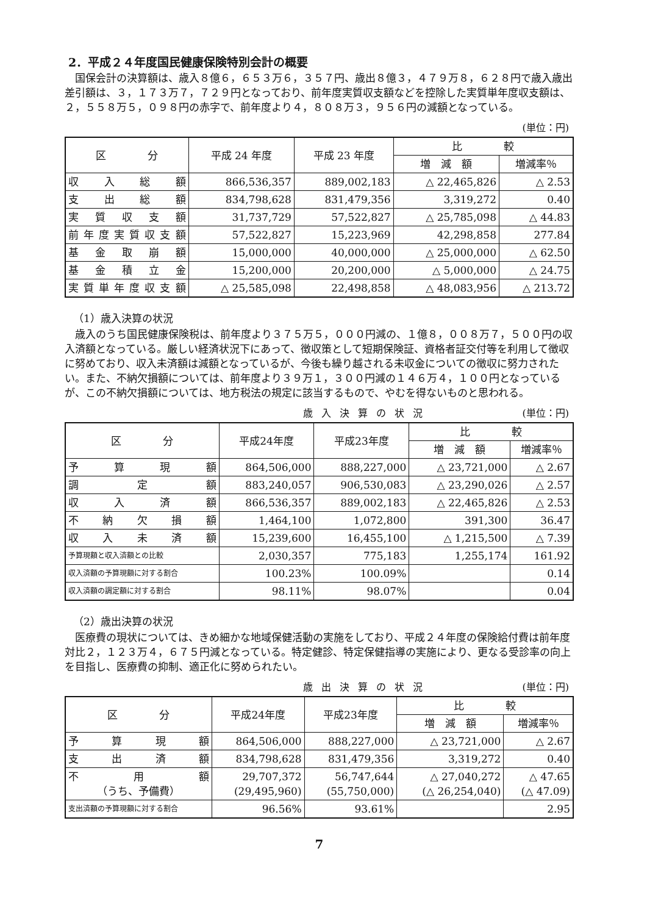2．平成２４年度国民健康保険特別会計の概要
国保会計の決算額は、歳入８億６，６５３万６，３５７円、歳出８億３，４７９万８，６２８円で歳入歳出差引額は、３，１７３万７，７２９円となっており、前年度実質収支額などを控除した実質単年度収支額は、２，５５８万５，０９８円の赤字で、前年度より４，８０８万３，９５６円の減額となっている。
(単位：円)
| 区 分 | 平成 24 年度 | 平成 23 年度 | 比 較 | |
| --- | --- | --- | --- | --- |
| | | | 増 減 額 | 増減率％ |
| 収入総額 | 866,536,357 | 889,002,183 | △ 22,465,826 | △ 2.53 |
| 支出総額 | 834,798,628 | 831,479,356 | 3,319,272 | 0.40 |
| 実質収支額 | 31,737,729 | 57,522,827 | △ 25,785,098 | △ 44.83 |
| 前年度実質収支額 | 57,522,827 | 15,223,969 | 42,298,858 | 277.84 |
| 基金取崩額 | 15,000,000 | 40,000,000 | △ 25,000,000 | △ 62.50 |
| 基金積立金 | 15,200,000 | 20,200,000 | △ 5,000,000 | △ 24.75 |
| 実質単年度収支額 | △ 25,585,098 | 22,498,858 | △ 48,083,956 | △ 213.72 |
（1）歳入決算の状況
歳入のうち国民健康保険税は、前年度より３７５万５，０００円減の、１億８，００８万７，５００円の収入済額となっている。厳しい経済状況下にあって、徴収策として短期保険証、資格者証交付等を利用して徴収に努めており、収入未済額は減額となっているが、今後も繰り越される未収金についての徴収に努力されたい。また、不納欠損額については、前年度より３９万１，３００円減の１４６万４，１００円となっているが、この不納欠損額については、地方税法の規定に該当するもので、やむを得ないものと思われる。
歳入決算の状況 (単位：円)
| 区 分 | 平成24年度 | 平成23年度 | 比 較 | |
| --- | --- | --- | --- | --- |
| | | | 増 減 額 | 増減率％ |
| 予算現額 | 864,506,000 | 888,227,000 | △ 23,721,000 | △ 2.67 |
| 調定額 | 883,240,057 | 906,530,083 | △ 23,290,026 | △ 2.57 |
| 収入済額 | 866,536,357 | 889,002,183 | △ 22,465,826 | △ 2.53 |
| 不納欠損額 | 1,464,100 | 1,072,800 | 391,300 | 36.47 |
| 収入未済額 | 15,239,600 | 16,455,100 | △ 1,215,500 | △ 7.39 |
| 予算現額と収入済額との比較 | 2,030,357 | 775,183 | 1,255,174 | 161.92 |
| 収入済額の予算現額に対する割合 | 100.23% | 100.09% | | 0.14 |
| 収入済額の調定額に対する割合 | 98.11% | 98.07% | | 0.04 |
（2）歳出決算の状況
医療費の現状については、きめ細かな地域保健活動の実施をしており、平成２４年度の保険給付費は前年度対比２，１２３万４，６７５円減となっている。特定健診、特定保健指導の実施により、更なる受診率の向上を目指し、医療費の抑制、適正化に努められたい。
歳出決算の状況 (単位：円)
| 区 分 | 平成24年度 | 平成23年度 | 比 較 | |
| --- | --- | --- | --- | --- |
| | | | 増 減 額 | 増減率％ |
| 予算現額 | 864,506,000 | 888,227,000 | △ 23,721,000 | △ 2.67 |
| 支出済額 | 834,798,628 | 831,479,356 | 3,319,272 | 0.40 |
| 不用額 （うち、予備費） | 29,707,372 (29,495,960) | 56,747,644 (55,750,000) | △ 27,040,272 (△ 26,254,040) | △ 47.65 (△ 47.09) |
| 支出済額の予算現額に対する割合 | 96.56% | 93.61% | | 2.95 |
7